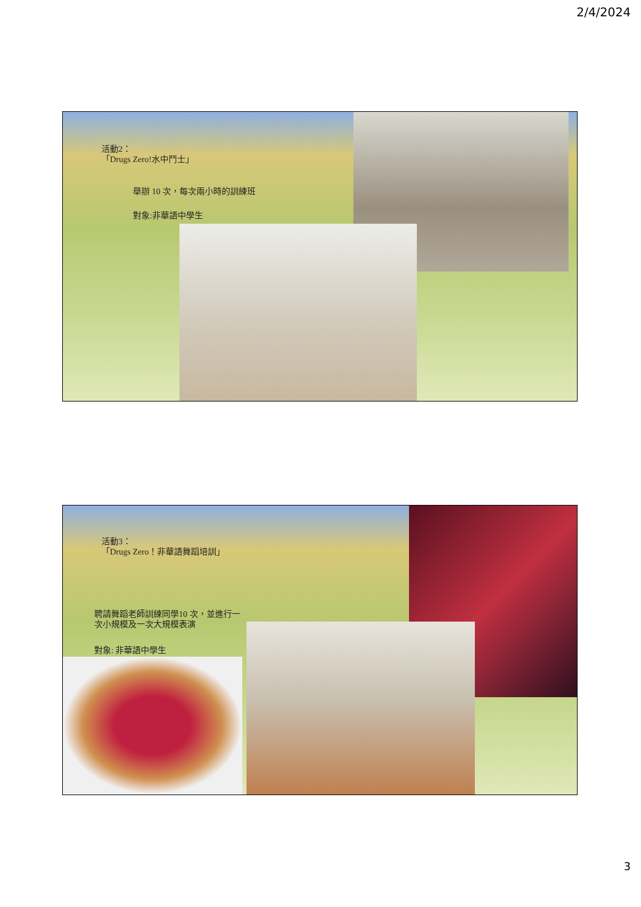2/4/2024
活動2：
「Drugs Zero!水中鬥士」
舉辦 10 次，每次兩小時的訓練班
對象:非華語中學生
活動3：
「Drugs Zero！非華語舞蹈培訓」
聘請舞蹈老師訓練同學10 次，並進行一
次小規模及一次大規模表演
對象: 非華語中學生
3